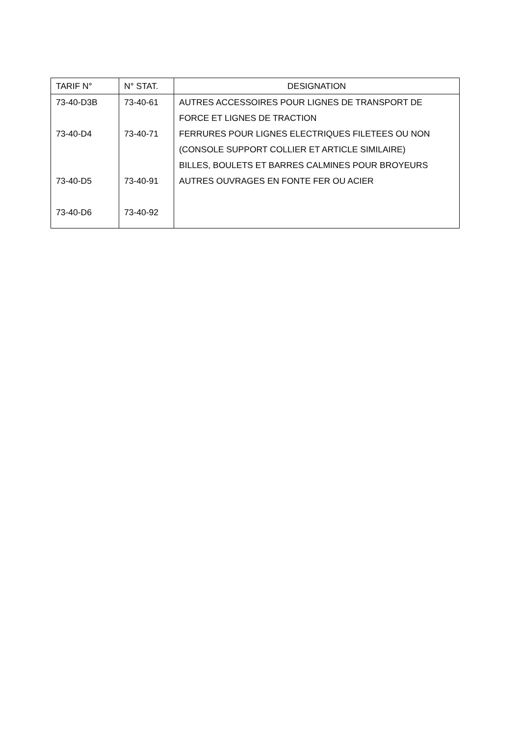| TARIF N° | N° STAT. | DESIGNATION |
| --- | --- | --- |
| 73-40-D3B | 73-40-61 | AUTRES ACCESSOIRES POUR LIGNES DE TRANSPORT DE FORCE ET LIGNES DE TRACTION |
| 73-40-D4 | 73-40-71 | FERRURES POUR LIGNES ELECTRIQUES FILETEES OU NON (CONSOLE SUPPORT COLLIER ET ARTICLE SIMILAIRE) BILLES, BOULETS ET BARRES CALMINES POUR BROYEURS |
| 73-40-D5 | 73-40-91 | AUTRES OUVRAGES EN FONTE FER OU ACIER |
| 73-40-D6 | 73-40-92 | |